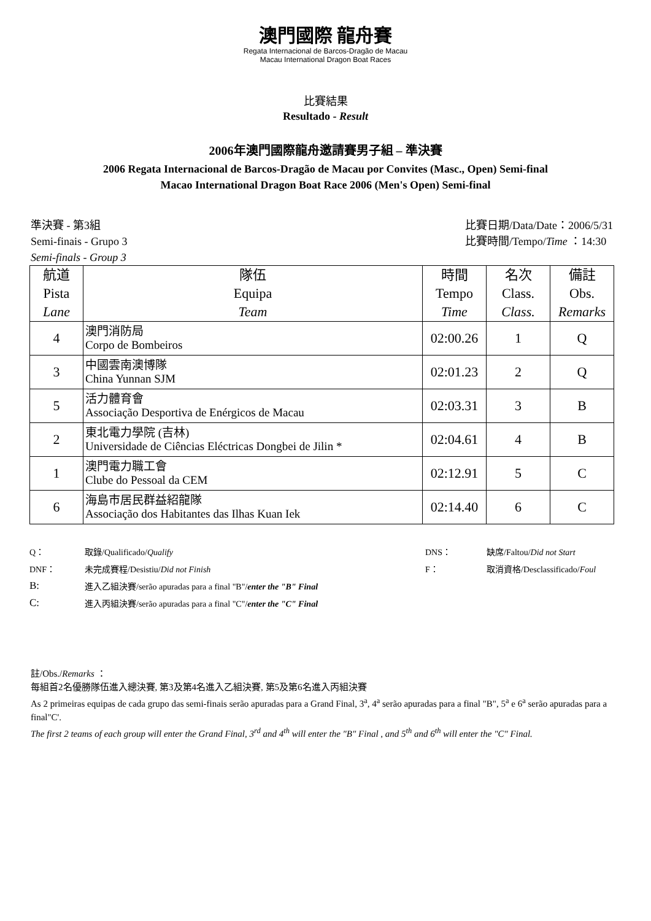澳門國際 龍舟賽
Regata Internacional de Barcos-Dragão de Macau
Macau International Dragon Boat Races
比賽結果
Resultado - Result
2006年澳門國際龍舟邀請賽男子組 – 準決賽
2006 Regata Internacional de Barcos-Dragão de Macau por Convites (Masc., Open) Semi-final
Macao International Dragon Boat Race 2006 (Men's Open) Semi-final
準決賽 - 第3組
Semi-finais - Grupo 3
Semi-finals - Group 3
比賽日期/Data/Date：2006/5/31
比賽時間/Tempo/Time ：14:30
| 航道 Pista Lane | 隊伍 Equipa Team | 時間 Tempo Time | 名次 Class. Class. | 備註 Obs. Remarks |
| --- | --- | --- | --- | --- |
| 4 | 澳門消防局 Corpo de Bombeiros | 02:00.26 | 1 | Q |
| 3 | 中國雲南澳博隊 China Yunnan SJM | 02:01.23 | 2 | Q |
| 5 | 活力體育會 Associação Desportiva de Enérgicos de Macau | 02:03.31 | 3 | B |
| 2 | 東北電力學院 (吉林) Universidade de Ciências Eléctricas Dongbei de Jilin * | 02:04.61 | 4 | B |
| 1 | 澳門電力職工會 Clube do Pessoal da CEM | 02:12.91 | 5 | C |
| 6 | 海島市居民群益紹龍隊 Associação dos Habitantes das Ilhas Kuan Iek | 02:14.40 | 6 | C |
| Q： | 取錄/Qualificado/ Qualify | DNS： | 缺席/Faltou/ Did not Start |
| DNF： | 未完成賽程/Desistiu/ Did not Finish | F： | 取消資格/Desclassificado/ Foul |
| B: | 進入乙組決賽/serão apuradas para a final "B"/ enter the "B" Final | | |
| C: | 進入丙組決賽/serão apuradas para a final "C"/ enter the "C" Final | | |
註/Obs./Remarks ：
每組首2名優勝隊伍進入總決賽, 第3及第4名進入乙組決賽, 第5及第6名進入丙組決賽
As 2 primeiras equipas de cada grupo das semi-finais serão apuradas para a Grand Final, 3<sup>a</sup>, 4<sup>a</sup> serão apuradas para a final "B", 5<sup>a</sup> e 6<sup>a</sup> serão apuradas para a final"C'.
The first 2 teams of each group will enter the Grand Final, 3<sup>rd</sup> and 4<sup>th</sup> will enter the "B" Final , and 5<sup>th</sup> and 6<sup>th</sup> will enter the "C" Final.